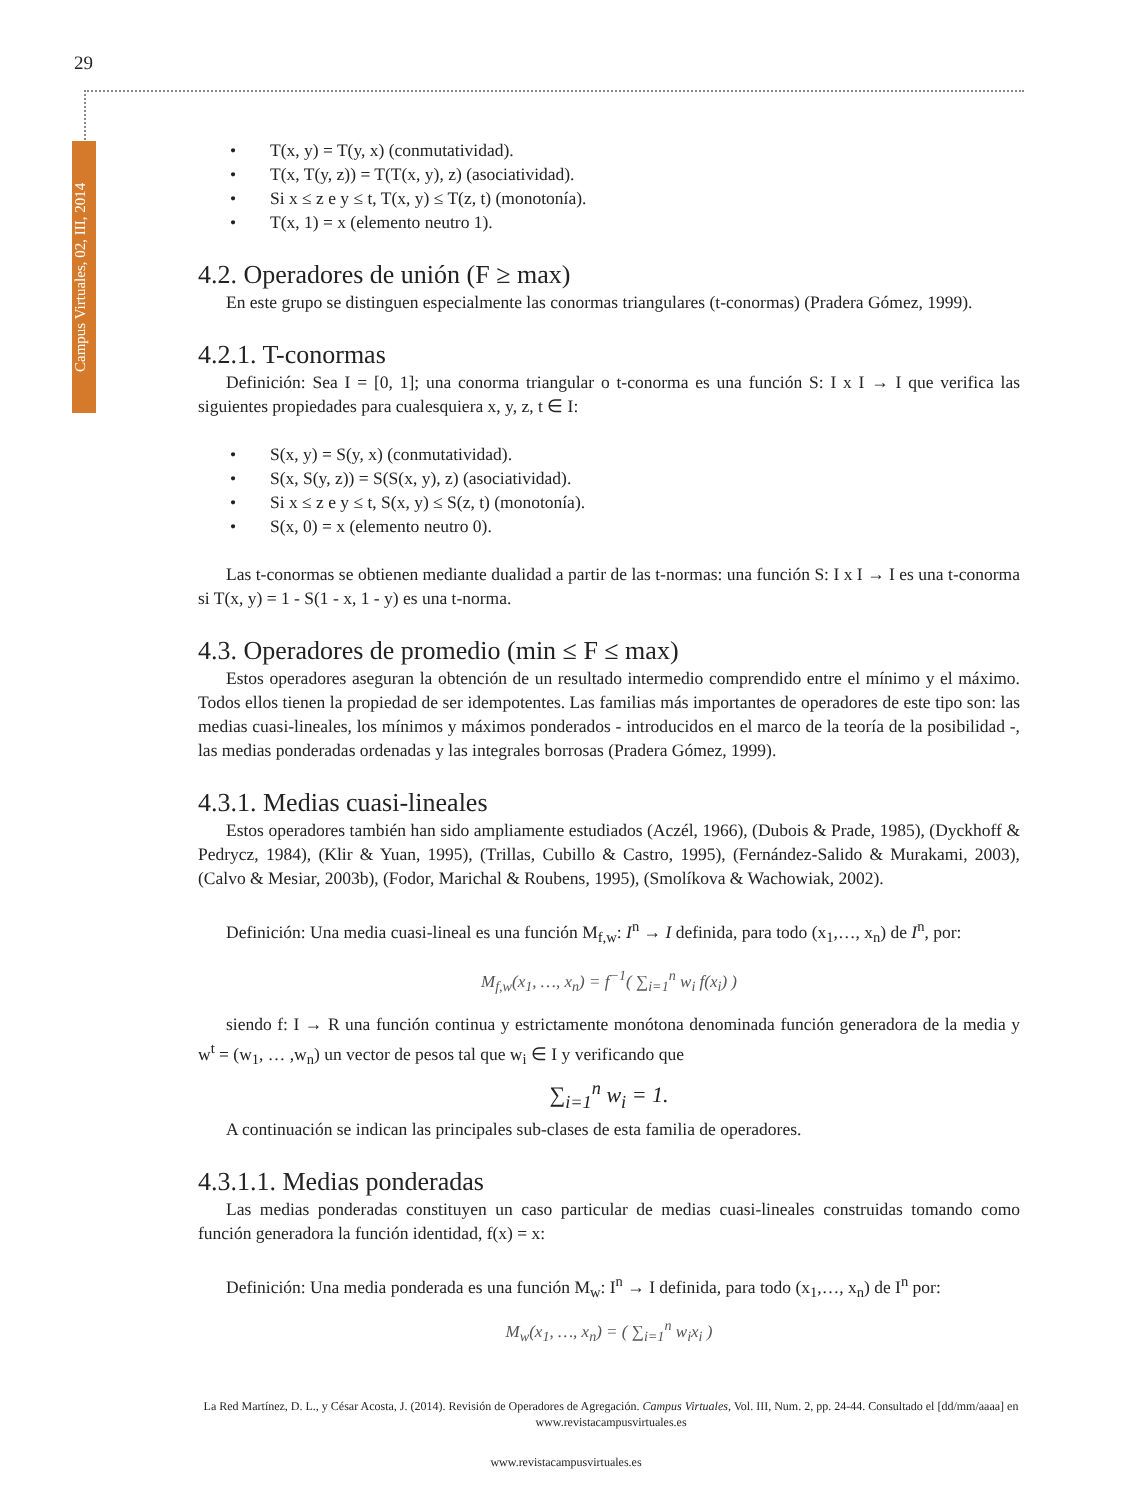29
Campus Virtuales, 02, III, 2014
• T(x, y) = T(y, x) (conmutatividad).
• T(x, T(y, z)) = T(T(x, y), z) (asociatividad).
• Si x ≤ z e y ≤ t, T(x, y) ≤ T(z, t) (monotonía).
• T(x, 1) = x (elemento neutro 1).
4.2. Operadores de unión (F ≥ max)
En este grupo se distinguen especialmente las conormas triangulares (t-conormas) (Pradera Gómez, 1999).
4.2.1. T-conormas
Definición: Sea I = [0, 1]; una conorma triangular o t-conorma es una función S: I x I → I que verifica las siguientes propiedades para cualesquiera x, y, z, t ∈ I:
• S(x, y) = S(y, x) (conmutatividad).
• S(x, S(y, z)) = S(S(x, y), z) (asociatividad).
• Si x ≤ z e y ≤ t, S(x, y) ≤ S(z, t) (monotonía).
• S(x, 0) = x (elemento neutro 0).
Las t-conormas se obtienen mediante dualidad a partir de las t-normas: una función S: I x I → I es una t-conorma si T(x, y) = 1 - S(1 - x, 1 - y) es una t-norma.
4.3. Operadores de promedio (min ≤ F ≤ max)
Estos operadores aseguran la obtención de un resultado intermedio comprendido entre el mínimo y el máximo. Todos ellos tienen la propiedad de ser idempotentes. Las familias más importantes de operadores de este tipo son: las medias cuasi-lineales, los mínimos y máximos ponderados - introducidos en el marco de la teoría de la posibilidad -, las medias ponderadas ordenadas y las integrales borrosas (Pradera Gómez, 1999).
4.3.1. Medias cuasi-lineales
Estos operadores también han sido ampliamente estudiados (Aczél, 1966), (Dubois & Prade, 1985), (Dyckhoff & Pedrycz, 1984), (Klir & Yuan, 1995), (Trillas, Cubillo & Castro, 1995), (Fernández-Salido & Murakami, 2003), (Calvo & Mesiar, 2003b), (Fodor, Marichal & Roubens, 1995), (Smolíkova & Wachowiak, 2002).
Definición: Una media cuasi-lineal es una función M<sub>f,w</sub>: I<sup>n</sup> → I definida, para todo (x<sub>1</sub>,…, x<sub>n</sub>) de I<sup>n</sup>, por:
M<sub>f,w</sub>(x<sub>1</sub>, …, x<sub>n</sub>) = f<sup>−1</sup>( ∑<sub>i=1</sub><sup>n</sup> w<sub>i</sub> f(x<sub>i</sub>) )
siendo f: I → R una función continua y estrictamente monótona denominada función generadora de la media y w<sup>t</sup> = (w<sub>1</sub>, … ,w<sub>n</sub>) un vector de pesos tal que w<sub>i</sub> ∈ I y verificando que
∑<sub>i=1</sub><sup>n</sup> w<sub>i</sub> = 1.
A continuación se indican las principales sub-clases de esta familia de operadores.
4.3.1.1. Medias ponderadas
Las medias ponderadas constituyen un caso particular de medias cuasi-lineales construidas tomando como función generadora la función identidad, f(x) = x:
Definición: Una media ponderada es una función M<sub>w</sub>: I<sup>n</sup> → I definida, para todo (x<sub>1</sub>,…, x<sub>n</sub>) de I<sup>n</sup> por:
M<sub>w</sub>(x<sub>1</sub>, …, x<sub>n</sub>) = ( ∑<sub>i=1</sub><sup>n</sup> w<sub>i</sub>x<sub>i</sub> )
La Red Martínez, D. L., y César Acosta, J. (2014). Revisión de Operadores de Agregación. Campus Virtuales, Vol. III, Num. 2, pp. 24-44. Consultado el [dd/mm/aaaa] en www.revistacampusvirtuales.es
www.revistacampusvirtuales.es